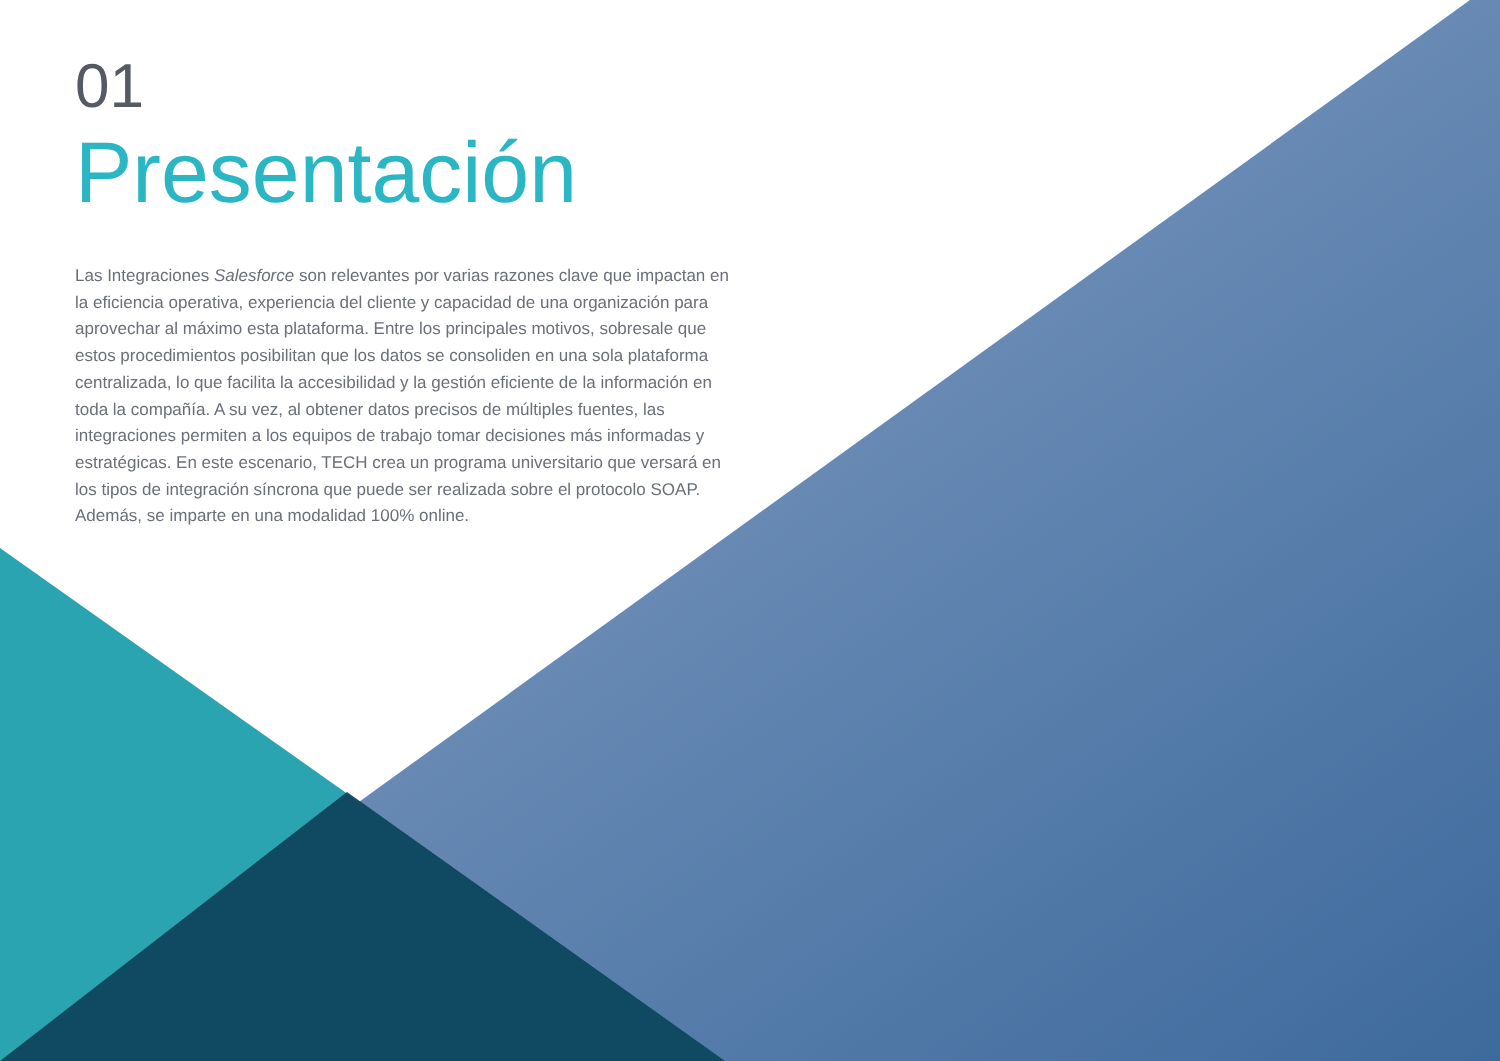01
Presentación
Las Integraciones Salesforce son relevantes por varias razones clave que impactan en la eficiencia operativa, experiencia del cliente y capacidad de una organización para aprovechar al máximo esta plataforma. Entre los principales motivos, sobresale que estos procedimientos posibilitan que los datos se consoliden en una sola plataforma centralizada, lo que facilita la accesibilidad y la gestión eficiente de la información en toda la compañía. A su vez, al obtener datos precisos de múltiples fuentes, las integraciones permiten a los equipos de trabajo tomar decisiones más informadas y estratégicas. En este escenario, TECH crea un programa universitario que versará en los tipos de integración síncrona que puede ser realizada sobre el protocolo SOAP. Además, se imparte en una modalidad 100% online.